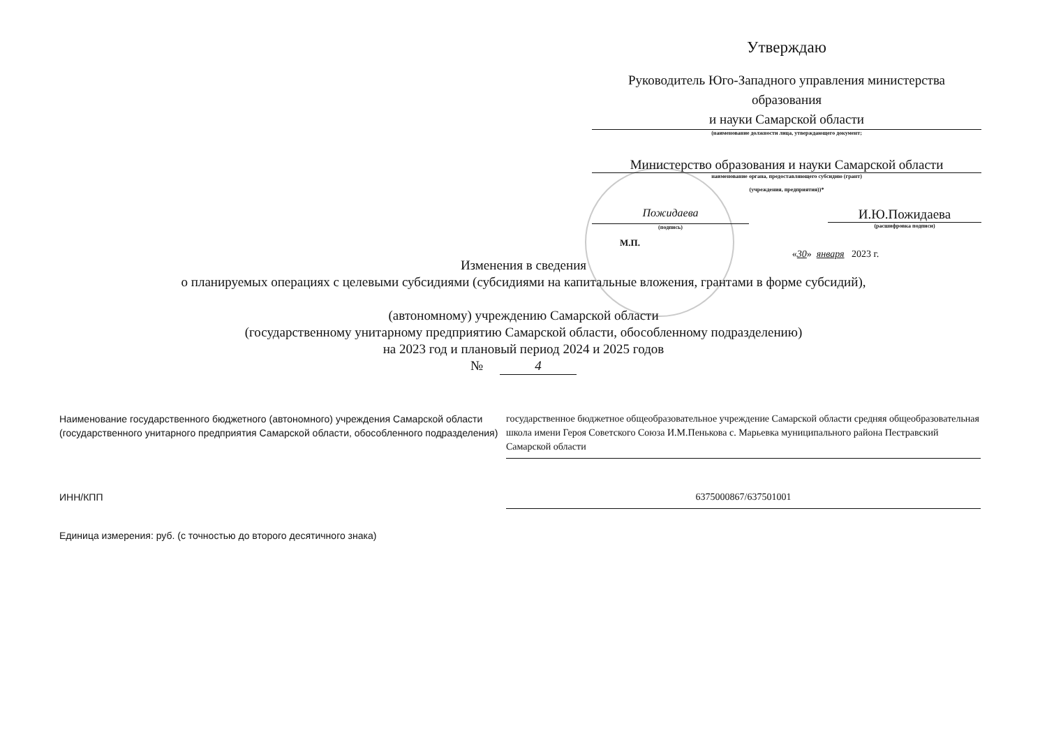Утверждаю
Руководитель Юго-Западного управления министерства образования
и науки Самарской области
(наименование должности лица, утверждающего документ;
Министерство образования и науки Самарской области
наименование органа, предоставляющего субсидию (грант)
(учреждения, предприятия))*
Пожидаева
(подпись)
И.Ю.Пожидаева
(расшифровка подписи)
М.П.
«30» января 2023 г.
Изменения в сведения
о планируемых операциях с целевыми субсидиями (субсидиями на капитальные вложения, грантами в форме субсидий),
(автономному) учреждению Самарской области
(государственному унитарному предприятию Самарской области, обособленному подразделению)
на 2023 год и плановый период 2024 и 2025 годов
№ 4
Наименование государственного бюджетного (автономного) учреждения Самарской области (государственного унитарного предприятия Самарской области, обособленного подразделения)
государственное бюджетное общеобразовательное учреждение Самарской области средняя общеобразовательная школа имени Героя Советского Союза И.М.Пенькова с. Марьевка муниципального района Пестравский Самарской области
ИНН/КПП 6375000867/637501001
Единица измерения: руб. (с точностью до второго десятичного знака)